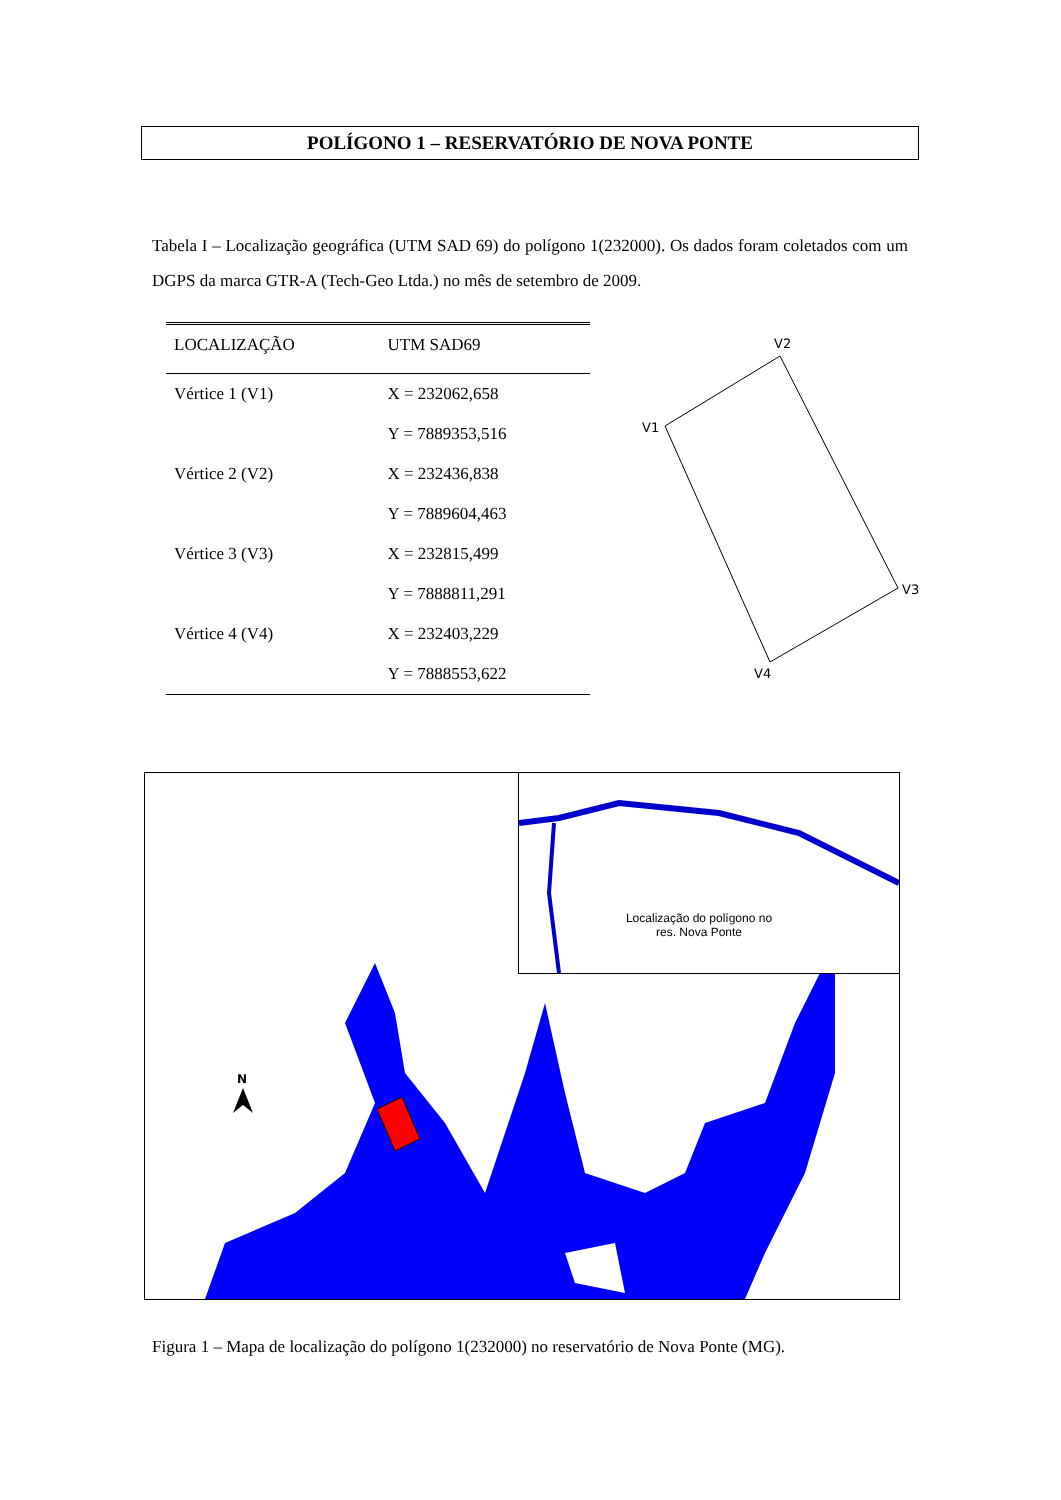POLÍGONO 1 – RESERVATÓRIO DE NOVA PONTE
Tabela I – Localização geográfica (UTM SAD 69) do polígono 1(232000). Os dados foram coletados com um DGPS da marca GTR-A (Tech-Geo Ltda.) no mês de setembro de 2009.
| LOCALIZAÇÃO | UTM SAD69 |
| --- | --- |
| Vértice 1 (V1) | X = 232062,658 |
| | Y = 7889353,516 |
| Vértice 2 (V2) | X = 232436,838 |
| | Y = 7889604,463 |
| Vértice 3 (V3) | X = 232815,499 |
| | Y = 7888811,291 |
| Vértice 4 (V4) | X = 232403,229 |
| | Y = 7888553,622 |
V2
V1
V3
V4
N
Localização do polígono no res. Nova Ponte
Figura 1 – Mapa de localização do polígono 1(232000) no reservatório de Nova Ponte (MG).